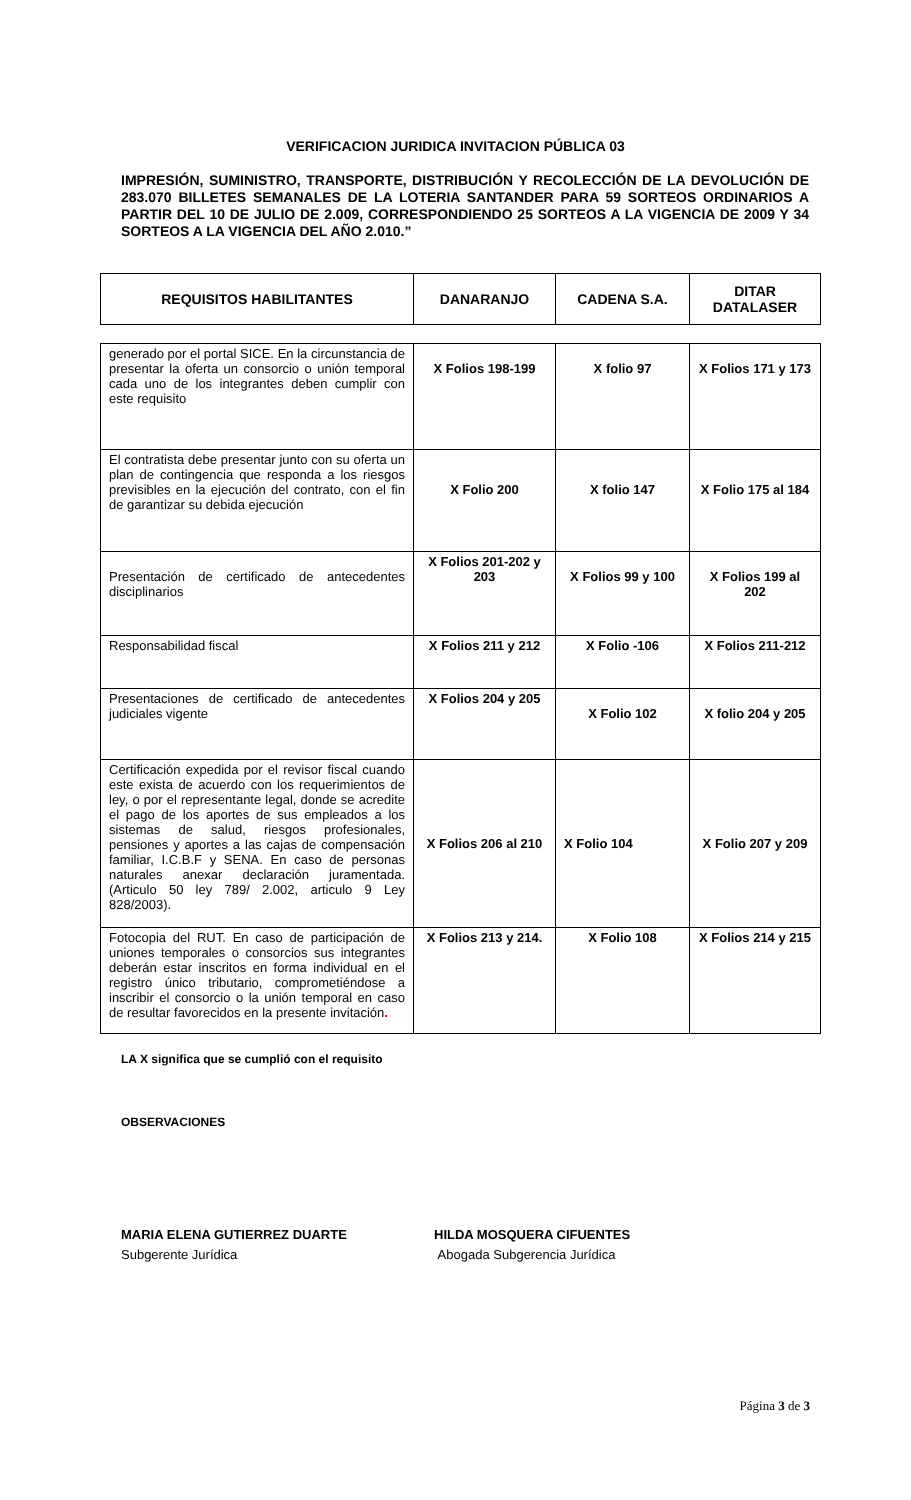VERIFICACION JURIDICA INVITACION PÚBLICA 03
IMPRESIÓN, SUMINISTRO, TRANSPORTE, DISTRIBUCIÓN Y RECOLECCIÓN DE LA DEVOLUCIÓN DE 283.070 BILLETES SEMANALES DE LA LOTERIA SANTANDER PARA 59 SORTEOS ORDINARIOS A PARTIR DEL 10 DE JULIO DE 2.009, CORRESPONDIENDO 25 SORTEOS A LA VIGENCIA DE 2009 Y 34 SORTEOS A LA VIGENCIA DEL AÑO 2.010.”
| REQUISITOS HABILITANTES | DANARANJO | CADENA S.A. | DITAR DATALASER |
| --- | --- | --- | --- |
| generado por el portal SICE. En la circunstancia de presentar la oferta un consorcio o unión temporal cada uno de los integrantes deben cumplir con este requisito | X Folios 198-199 | X folio 97 | X Folios 171 y 173 |
| El contratista debe presentar junto con su oferta un plan de contingencia que responda a los riesgos previsibles en la ejecución del contrato, con el fin de garantizar su debida ejecución | X Folio 200 | X folio 147 | X Folio 175 al 184 |
| Presentación de certificado de antecedentes disciplinarios | X Folios 201-202 y 203 | X Folios 99 y 100 | X Folios 199 al 202 |
| Responsabilidad fiscal | X Folios 211 y 212 | X Folio -106 | X Folios 211-212 |
| Presentaciones de certificado de antecedentes judiciales vigente | X Folios 204 y 205 | X Folio 102 | X folio 204 y 205 |
| Certificación expedida por el revisor fiscal cuando este exista de acuerdo con los requerimientos de ley, o por el representante legal, donde se acredite el pago de los aportes de sus empleados a los sistemas de salud, riesgos profesionales, pensiones y aportes a las cajas de compensación familiar, I.C.B.F y SENA. En caso de personas naturales anexar declaración juramentada. (Articulo 50 ley 789/ 2.002, articulo 9 Ley 828/2003). | X Folios 206 al 210 | X Folio 104 | X Folio 207 y 209 |
| Fotocopia del RUT. En caso de participación de uniones temporales o consorcios sus integrantes deberán estar inscritos en forma individual en el registro único tributario, comprometiéndose a inscribir el consorcio o la unión temporal en caso de resultar favorecidos en la presente invitación . | X Folios 213 y 214. | X Folio 108 | X Folios 214 y 215 |
LA X significa que se cumplió con el requisito
OBSERVACIONES
MARIA ELENA GUTIERREZ DUARTE
Subgerente Jurídica
HILDA MOSQUERA CIFUENTES
Abogada Subgerencia Jurídica
Página 3 de 3